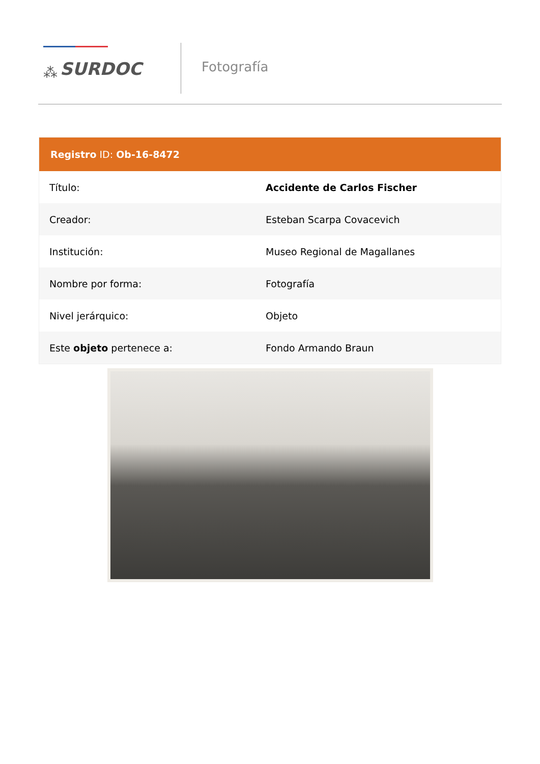⁂ SURDOC
Fotografía
| Registro ID: Ob-16-8472 | |
| --- | --- |
| Título: | Accidente de Carlos Fischer |
| Creador: | Esteban Scarpa Covacevich |
| Institución: | Museo Regional de Magallanes |
| Nombre por forma: | Fotografía |
| Nivel jerárquico: | Objeto |
| Este objeto pertenece a: | Fondo Armando Braun |